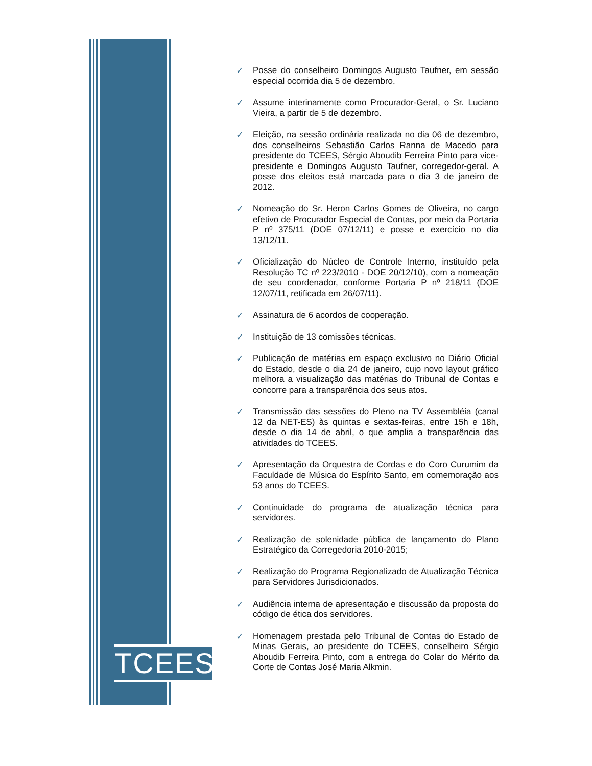TCEES
✓ Posse do conselheiro Domingos Augusto Taufner, em sessão especial ocorrida dia 5 de dezembro.
✓ Assume interinamente como Procurador-Geral, o Sr. Luciano Vieira, a partir de 5 de dezembro.
✓ Eleição, na sessão ordinária realizada no dia 06 de dezembro, dos conselheiros Sebastião Carlos Ranna de Macedo para presidente do TCEES, Sérgio Aboudib Ferreira Pinto para vice-presidente e Domingos Augusto Taufner, corregedor-geral. A posse dos eleitos está marcada para o dia 3 de janeiro de 2012.
✓ Nomeação do Sr. Heron Carlos Gomes de Oliveira, no cargo efetivo de Procurador Especial de Contas, por meio da Portaria P nº 375/11 (DOE 07/12/11) e posse e exercício no dia 13/12/11.
✓ Oficialização do Núcleo de Controle Interno, instituído pela Resolução TC nº 223/2010 - DOE 20/12/10), com a nomeação de seu coordenador, conforme Portaria P nº 218/11 (DOE 12/07/11, retificada em 26/07/11).
✓ Assinatura de 6 acordos de cooperação.
✓ Instituição de 13 comissões técnicas.
✓ Publicação de matérias em espaço exclusivo no Diário Oficial do Estado, desde o dia 24 de janeiro, cujo novo layout gráfico melhora a visualização das matérias do Tribunal de Contas e concorre para a transparência dos seus atos.
✓ Transmissão das sessões do Pleno na TV Assembléia (canal 12 da NET-ES) às quintas e sextas-feiras, entre 15h e 18h, desde o dia 14 de abril, o que amplia a transparência das atividades do TCEES.
✓ Apresentação da Orquestra de Cordas e do Coro Curumim da Faculdade de Música do Espírito Santo, em comemoração aos 53 anos do TCEES.
✓ Continuidade do programa de atualização técnica para servidores.
✓ Realização de solenidade pública de lançamento do Plano Estratégico da Corregedoria 2010-2015;
✓ Realização do Programa Regionalizado de Atualização Técnica para Servidores Jurisdicionados.
✓ Audiência interna de apresentação e discussão da proposta do código de ética dos servidores.
✓ Homenagem prestada pelo Tribunal de Contas do Estado de Minas Gerais, ao presidente do TCEES, conselheiro Sérgio Aboudib Ferreira Pinto, com a entrega do Colar do Mérito da Corte de Contas José Maria Alkmin.